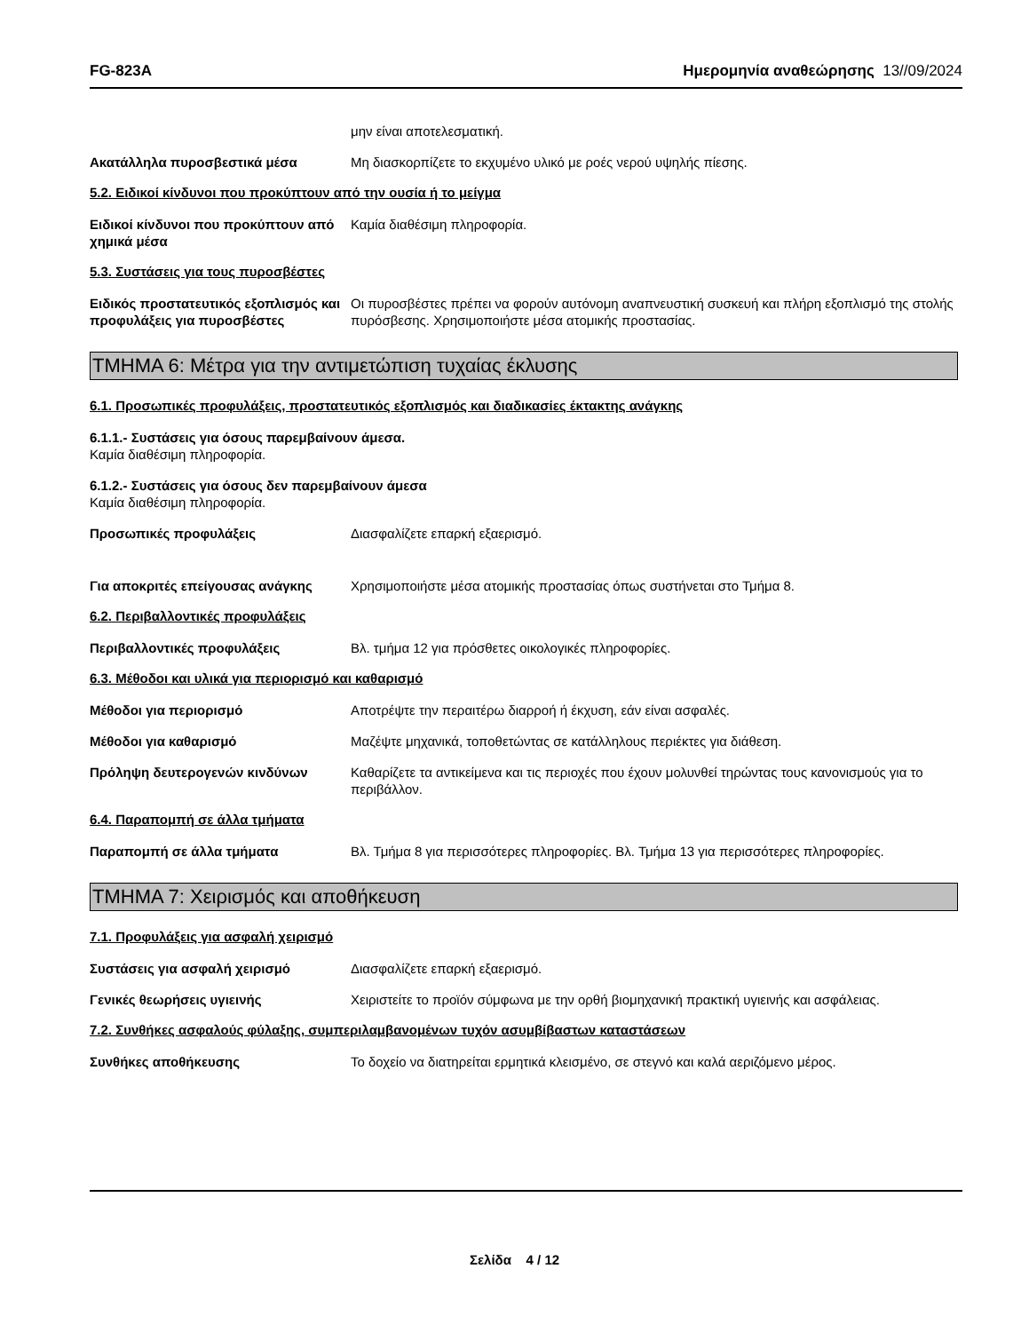FG-823A Ημερομηνία αναθεώρησης 13//09/2024
μην είναι αποτελεσματική.
Ακατάλληλα πυροσβεστικά μέσα Μη διασκορπίζετε το εκχυμένο υλικό με ροές νερού υψηλής πίεσης.
5.2. Ειδικοί κίνδυνοι που προκύπτουν από την ουσία ή το μείγμα
Ειδικοί κίνδυνοι που προκύπτουν από χημικά μέσα
Καμία διαθέσιμη πληροφορία.
5.3. Συστάσεις για τους πυροσβέστες
Ειδικός προστατευτικός εξοπλισμός και προφυλάξεις για πυροσβέστες
Οι πυροσβέστες πρέπει να φορούν αυτόνομη αναπνευστική συσκευή και πλήρη εξοπλισμό της στολής πυρόσβεσης. Χρησιμοποιήστε μέσα ατομικής προστασίας.
ΤΜΗΜΑ 6: Μέτρα για την αντιμετώπιση τυχαίας έκλυσης
6.1. Προσωπικές προφυλάξεις, προστατευτικός εξοπλισμός και διαδικασίες έκτακτης ανάγκης
6.1.1.- Συστάσεις για όσους παρεμβαίνουν άμεσα.
Καμία διαθέσιμη πληροφορία.
6.1.2.- Συστάσεις για όσους δεν παρεμβαίνουν άμεσα
Καμία διαθέσιμη πληροφορία.
Προσωπικές προφυλάξεις Διασφαλίζετε επαρκή εξαερισμό.
Για αποκριτές επείγουσας ανάγκης Χρησιμοποιήστε μέσα ατομικής προστασίας όπως συστήνεται στο Τμήμα 8.
6.2. Περιβαλλοντικές προφυλάξεις
Περιβαλλοντικές προφυλάξεις Βλ. τμήμα 12 για πρόσθετες οικολογικές πληροφορίες.
6.3. Μέθοδοι και υλικά για περιορισμό και καθαρισμό
Μέθοδοι για περιορισμό Αποτρέψτε την περαιτέρω διαρροή ή έκχυση, εάν είναι ασφαλές.
Μέθοδοι για καθαρισμό Μαζέψτε μηχανικά, τοποθετώντας σε κατάλληλους περιέκτες για διάθεση.
Πρόληψη δευτερογενών κινδύνων Καθαρίζετε τα αντικείμενα και τις περιοχές που έχουν μολυνθεί τηρώντας τους κανονισμούς για το περιβάλλον.
6.4. Παραπομπή σε άλλα τμήματα
Παραπομπή σε άλλα τμήματα Βλ. Τμήμα 8 για περισσότερες πληροφορίες. Βλ. Τμήμα 13 για περισσότερες πληροφορίες.
ΤΜΗΜΑ 7: Χειρισμός και αποθήκευση
7.1. Προφυλάξεις για ασφαλή χειρισμό
Συστάσεις για ασφαλή χειρισμό Διασφαλίζετε επαρκή εξαερισμό.
Γενικές θεωρήσεις υγιεινής Χειριστείτε το προϊόν σύμφωνα με την ορθή βιομηχανική πρακτική υγιεινής και ασφάλειας.
7.2. Συνθήκες ασφαλούς φύλαξης, συμπεριλαμβανομένων τυχόν ασυμβίβαστων καταστάσεων
Συνθήκες αποθήκευσης Το δοχείο να διατηρείται ερμητικά κλεισμένο, σε στεγνό και καλά αεριζόμενο μέρος.
Σελίδα 4 / 12